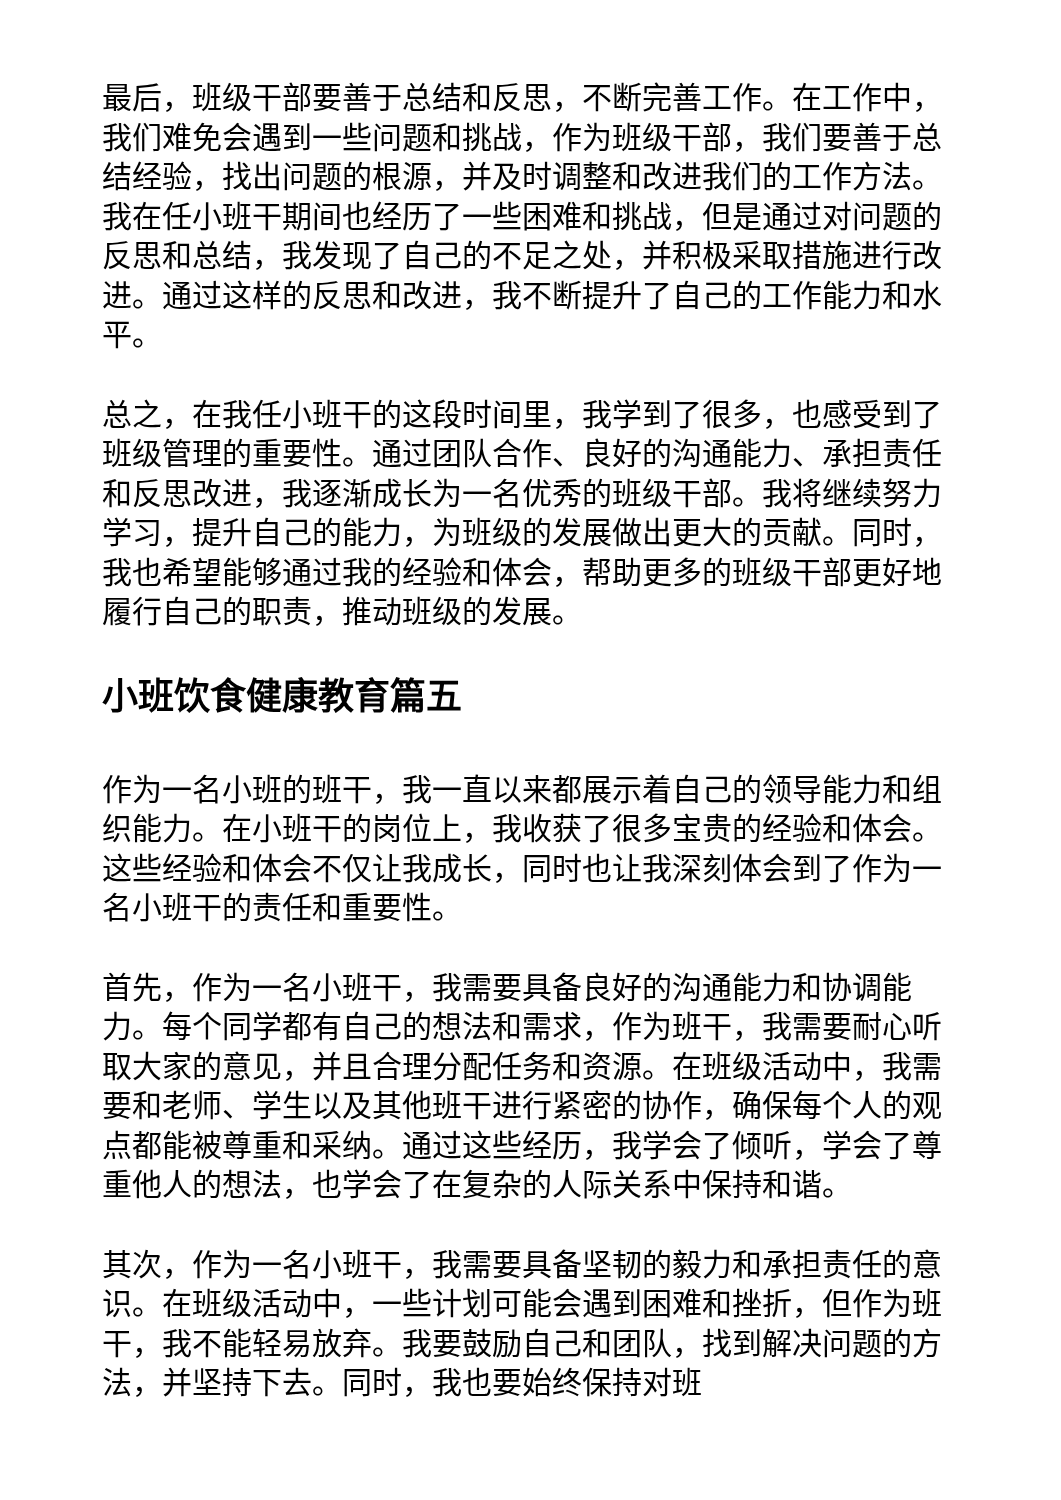最后，班级干部要善于总结和反思，不断完善工作。在工作中，我们难免会遇到一些问题和挑战，作为班级干部，我们要善于总结经验，找出问题的根源，并及时调整和改进我们的工作方法。我在任小班干期间也经历了一些困难和挑战，但是通过对问题的反思和总结，我发现了自己的不足之处，并积极采取措施进行改进。通过这样的反思和改进，我不断提升了自己的工作能力和水平。
总之，在我任小班干的这段时间里，我学到了很多，也感受到了班级管理的重要性。通过团队合作、良好的沟通能力、承担责任和反思改进，我逐渐成长为一名优秀的班级干部。我将继续努力学习，提升自己的能力，为班级的发展做出更大的贡献。同时，我也希望能够通过我的经验和体会，帮助更多的班级干部更好地履行自己的职责，推动班级的发展。
小班饮食健康教育篇五
作为一名小班的班干，我一直以来都展示着自己的领导能力和组织能力。在小班干的岗位上，我收获了很多宝贵的经验和体会。这些经验和体会不仅让我成长，同时也让我深刻体会到了作为一名小班干的责任和重要性。
首先，作为一名小班干，我需要具备良好的沟通能力和协调能力。每个同学都有自己的想法和需求，作为班干，我需要耐心听取大家的意见，并且合理分配任务和资源。在班级活动中，我需要和老师、学生以及其他班干进行紧密的协作，确保每个人的观点都能被尊重和采纳。通过这些经历，我学会了倾听，学会了尊重他人的想法，也学会了在复杂的人际关系中保持和谐。
其次，作为一名小班干，我需要具备坚韧的毅力和承担责任的意识。在班级活动中，一些计划可能会遇到困难和挫折，但作为班干，我不能轻易放弃。我要鼓励自己和团队，找到解决问题的方法，并坚持下去。同时，我也要始终保持对班